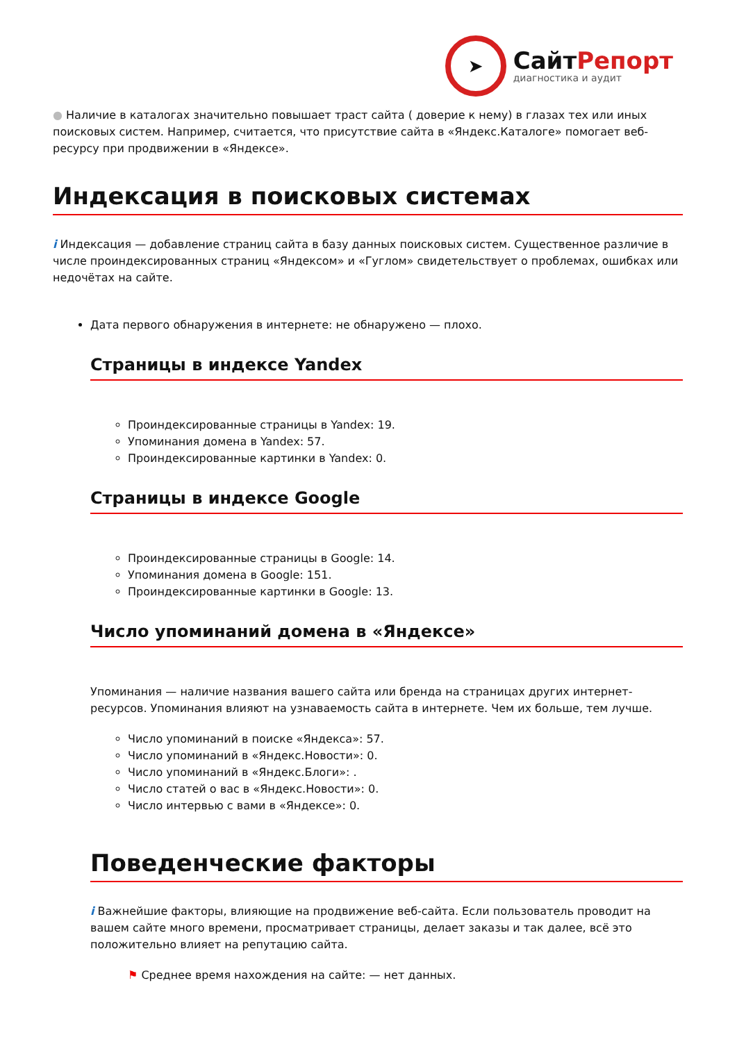➤
СайтРепорт
диагностика и аудит
● Наличие в каталогах значительно повышает траст сайта ( доверие к нему) в глазах тех или иных поисковых систем. Например, считается, что присутствие сайта в «Яндекс.Каталоге» помогает веб-ресурсу при продвижении в «Яндексе».
Индексация в поисковых системах
i Индексация — добавление страниц сайта в базу данных поисковых систем. Существенное различие в числе проиндексированных страниц «Яндексом» и «Гуглом» свидетельствует о проблемах, ошибках или недочётах на сайте.
Дата первого обнаружения в интернете: не обнаружено — плохо.
Страницы в индексе Yandex
Проиндексированные страницы в Yandex: 19.
Упоминания домена в Yandex: 57.
Проиндексированные картинки в Yandex: 0.
Страницы в индексе Google
Проиндексированные страницы в Google: 14.
Упоминания домена в Google: 151.
Проиндексированные картинки в Google: 13.
Число упоминаний домена в «Яндексе»
Упоминания — наличие названия вашего сайта или бренда на страницах других интернет-ресурсов. Упоминания влияют на узнаваемость сайта в интернете. Чем их больше, тем лучше.
Число упоминаний в поиске «Яндекса»: 57.
Число упоминаний в «Яндекс.Новости»: 0.
Число упоминаний в «Яндекс.Блоги»: .
Число статей о вас в «Яндекс.Новости»: 0.
Число интервью с вами в «Яндексе»: 0.
Поведенческие факторы
i Важнейшие факторы, влияющие на продвижение веб-сайта. Если пользователь проводит на вашем сайте много времени, просматривает страницы, делает заказы и так далее, всё это положительно влияет на репутацию сайта.
⚑ Среднее время нахождения на сайте: — нет данных.